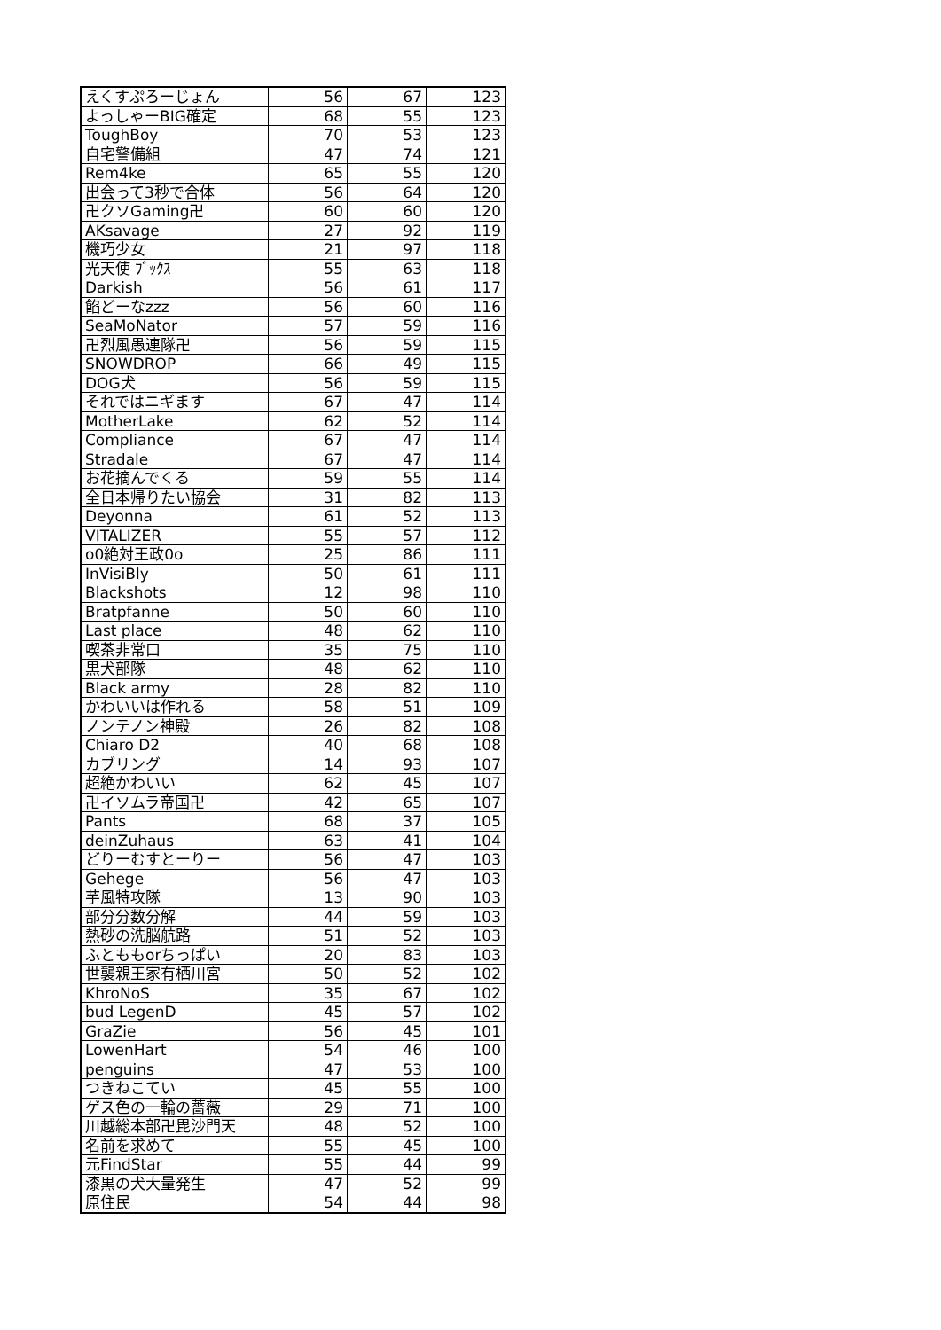| えくすぷろーじょん | 56 | 67 | 123 |
| よっしゃーBIG確定 | 68 | 55 | 123 |
| ToughBoy | 70 | 53 | 123 |
| 自宅警備組 | 47 | 74 | 121 |
| Rem4ke | 65 | 55 | 120 |
| 出会って3秒で合体 | 56 | 64 | 120 |
| 卍クソGaming卍 | 60 | 60 | 120 |
| AKsavage | 27 | 92 | 119 |
| 機巧少女 | 21 | 97 | 118 |
| 光天使 ﾌﾞｯｸｽ | 55 | 63 | 118 |
| Darkish | 56 | 61 | 117 |
| 餡どーなzzz | 56 | 60 | 116 |
| SeaMoNator | 57 | 59 | 116 |
| 卍烈風愚連隊卍 | 56 | 59 | 115 |
| SNOWDROP | 66 | 49 | 115 |
| DOG犬 | 56 | 59 | 115 |
| それではニギます | 67 | 47 | 114 |
| MotherLake | 62 | 52 | 114 |
| Compliance | 67 | 47 | 114 |
| Stradale | 67 | 47 | 114 |
| お花摘んでくる | 59 | 55 | 114 |
| 全日本帰りたい協会 | 31 | 82 | 113 |
| Deyonna | 61 | 52 | 113 |
| VITALIZER | 55 | 57 | 112 |
| o0絶対王政0o | 25 | 86 | 111 |
| InVisiBly | 50 | 61 | 111 |
| Blackshots | 12 | 98 | 110 |
| Bratpfanne | 50 | 60 | 110 |
| Last place | 48 | 62 | 110 |
| 喫茶非常口 | 35 | 75 | 110 |
| 黒犬部隊 | 48 | 62 | 110 |
| Black army | 28 | 82 | 110 |
| かわいいは作れる | 58 | 51 | 109 |
| ノンテノン神殿 | 26 | 82 | 108 |
| Chiaro D2 | 40 | 68 | 108 |
| カブリング | 14 | 93 | 107 |
| 超絶かわいい | 62 | 45 | 107 |
| 卍イソムラ帝国卍 | 42 | 65 | 107 |
| Pants | 68 | 37 | 105 |
| deinZuhaus | 63 | 41 | 104 |
| どりーむすとーりー | 56 | 47 | 103 |
| Gehege | 56 | 47 | 103 |
| 芋風特攻隊 | 13 | 90 | 103 |
| 部分分数分解 | 44 | 59 | 103 |
| 熱砂の洗脳航路 | 51 | 52 | 103 |
| ふとももorちっぱい | 20 | 83 | 103 |
| 世襲親王家有栖川宮 | 50 | 52 | 102 |
| KhroNoS | 35 | 67 | 102 |
| bud LegenD | 45 | 57 | 102 |
| GraZie | 56 | 45 | 101 |
| LowenHart | 54 | 46 | 100 |
| penguins | 47 | 53 | 100 |
| つきねこてい | 45 | 55 | 100 |
| ゲス色の一輪の薔薇 | 29 | 71 | 100 |
| 川越総本部卍毘沙門天 | 48 | 52 | 100 |
| 名前を求めて | 55 | 45 | 100 |
| 元FindStar | 55 | 44 | 99 |
| 漆黒の犬大量発生 | 47 | 52 | 99 |
| 原住民 | 54 | 44 | 98 |